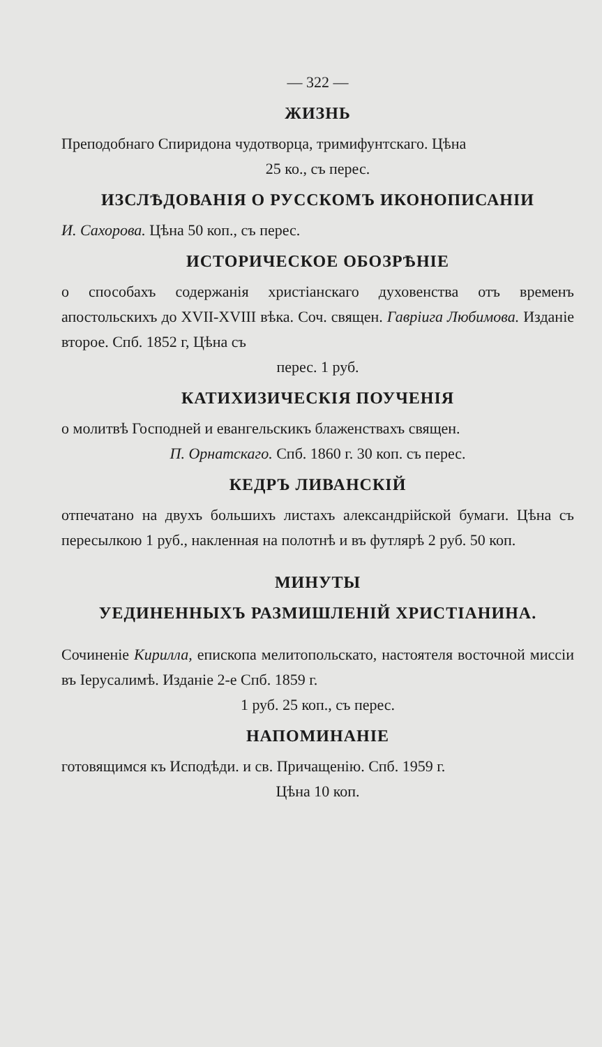— 322 —
ЖИЗНЬ
Преподобнаго Спиридона чудотворца, тримифунтскаго. Цѣна
25 ко., съ перес.
ИЗСЛѢДОВАНІЯ О РУССКОМЪ ИКОНОПИСАНІИ
И. Сахорова. Цѣна 50 коп., съ перес.
ИСТОРИЧЕСКОЕ ОБОЗРѢНІЕ
о способахъ содержанія христіанскаго духовенства отъ временъ апостольскихъ до XVII-XVIII вѣка. Соч. священ. Гавріига Любимова. Изданіе второе. Спб. 1852 г, Цѣна съ
перес. 1 руб.
КАТИХИЗИЧЕСКІЯ ПОУЧЕНІЯ
о молитвѣ Господней и евангельскикъ блаженствахъ священ.
П. Орнатскаго. Спб. 1860 г. 30 коп. съ перес.
КЕДРЪ ЛИВАНСКІЙ
отпечатано на двухъ большихъ листахъ александрійской бумаги. Цѣна съ пересылкою 1 руб., накленная на полотнѣ и въ футлярѣ 2 руб. 50 коп.
МИНУТЫ
УЕДИНЕННЫХЪ РАЗМИШЛЕНІЙ ХРИСТІАНИНА.
Сочиненіе Кирилла, епископа мелитопольскато, настоятеля восточной миссіи въ Іерусалимѣ. Изданіе 2-е Спб. 1859 г.
1 руб. 25 коп., съ перес.
НАПОМИНАНІЕ
готовящимся къ Исподѣди. и св. Причащенію. Спб. 1959 г.
Цѣна 10 коп.